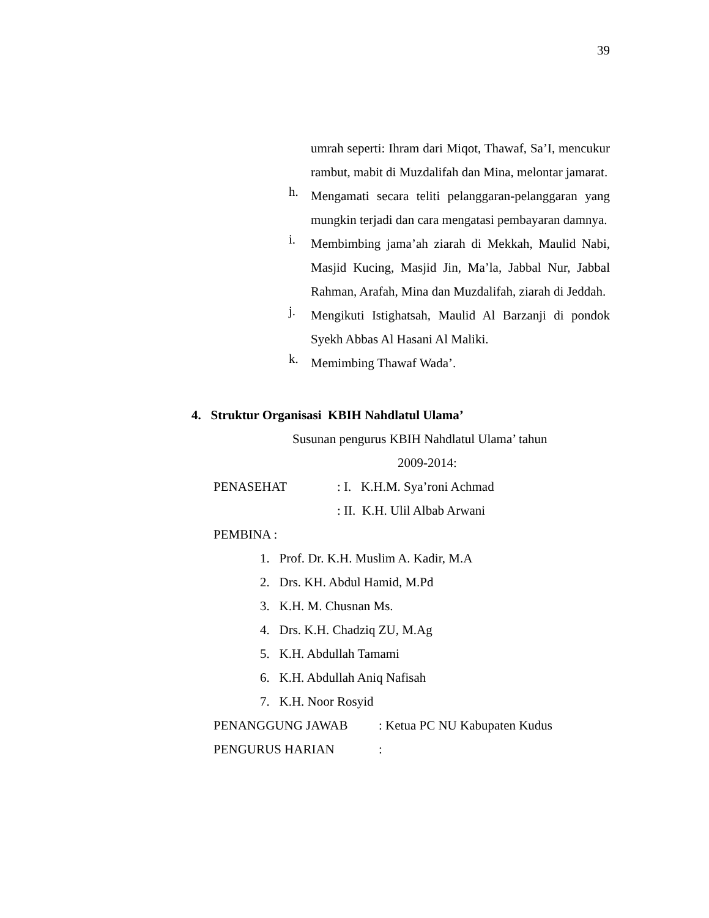39
umrah seperti: Ihram dari Miqot, Thawaf, Sa’I, mencukur rambut, mabit di Muzdalifah dan Mina, melontar jamarat.
h.
Mengamati secara teliti pelanggaran-pelanggaran yang mungkin terjadi dan cara mengatasi pembayaran damnya.
i.
Membimbing jama’ah ziarah di Mekkah, Maulid Nabi, Masjid Kucing, Masjid Jin, Ma’la, Jabbal Nur, Jabbal Rahman, Arafah, Mina dan Muzdalifah, ziarah di Jeddah.
j.
Mengikuti Istighatsah, Maulid Al Barzanji di pondok Syekh Abbas Al Hasani Al Maliki.
k.
Memimbing Thawaf Wada’.
4. Struktur Organisasi KBIH Nahdlatul Ulama’
Susunan pengurus KBIH Nahdlatul Ulama’ tahun
2009-2014:
PENASEHAT : I. K.H.M. Sya’roni Achmad
: II. K.H. Ulil Albab Arwani
PEMBINA :
1. Prof. Dr. K.H. Muslim A. Kadir, M.A
2. Drs. KH. Abdul Hamid, M.Pd
3. K.H. M. Chusnan Ms.
4. Drs. K.H. Chadziq ZU, M.Ag
5. K.H. Abdullah Tamami
6. K.H. Abdullah Aniq Nafisah
7. K.H. Noor Rosyid
PENANGGUNG JAWAB : Ketua PC NU Kabupaten Kudus
PENGURUS HARIAN :